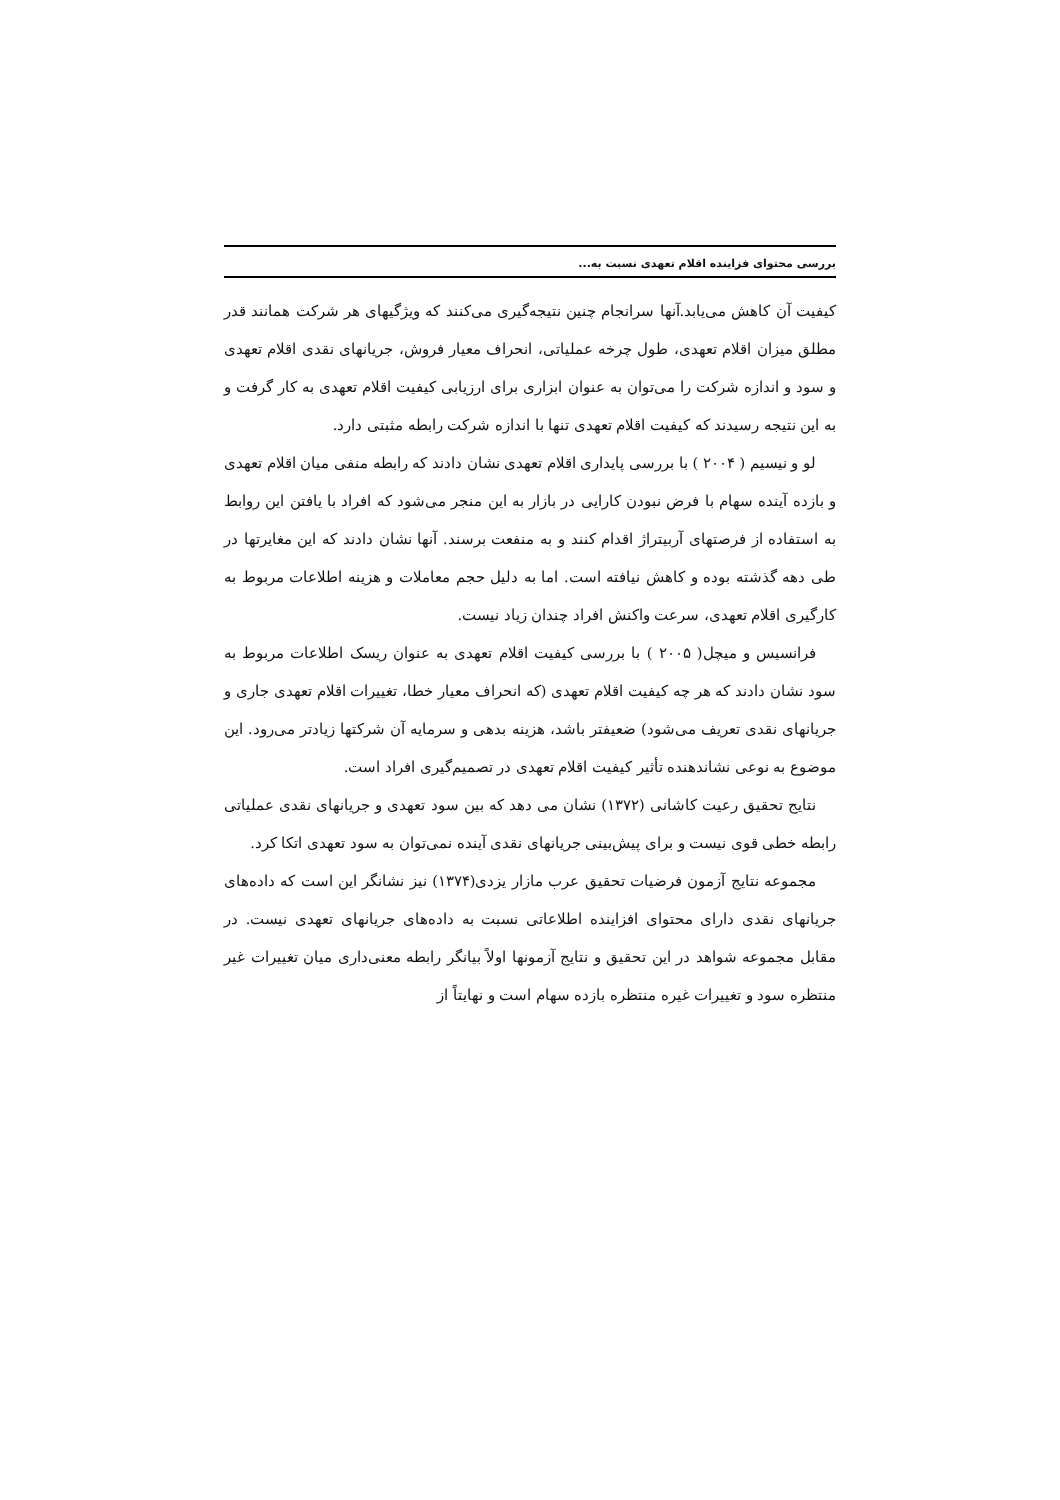بررسی محتوای فزاینده اقلام تعهدی نسبت به...
کیفیت آن کاهش می‌یابد.آنها سرانجام چنین نتیجه‌گیری می‌کنند که ویژگیهای هر شرکت همانند قدر مطلق میزان اقلام تعهدی، طول چرخه عملیاتی، انحراف معیار فروش، جریانهای نقدی اقلام تعهدی و سود و اندازه شرکت را می‌توان به عنوان ابزاری برای ارزیابی کیفیت اقلام تعهدی به کار گرفت و به این نتیجه رسیدند که کیفیت اقلام تعهدی تنها با اندازه شرکت رابطه مثبتی دارد.
لو و نیسیم ( ۲۰۰۴ ) با بررسی پایداری اقلام تعهدی نشان دادند که رابطه منفی میان اقلام تعهدی و بازده آینده سهام با فرض نبودن کارایی در بازار به این منجر می‌شود که افراد با یافتن این روابط به استفاده از فرصتهای آربیتراژ اقدام کنند و به منفعت برسند. آنها نشان دادند که این مغایرتها در طی دهه گذشته بوده و کاهش نیافته است. اما به دلیل حجم معاملات و هزینه اطلاعات مربوط به کارگیری اقلام تعهدی، سرعت واکنش افراد چندان زیاد نیست.
فرانسیس و میچل( ۲۰۰۵ ) با بررسی کیفیت اقلام تعهدی به عنوان ریسک اطلاعات مربوط به سود نشان دادند که هر چه کیفیت اقلام تعهدی (که انحراف معیار خطا، تغییرات اقلام تعهدی جاری و جریانهای نقدی تعریف می‌شود) ضعیفتر باشد، هزینه بدهی و سرمایه آن شرکتها زیادتر می‌رود. این موضوع به نوعی نشاندهنده تأثیر کیفیت اقلام تعهدی در تصمیم‌گیری افراد است.
نتایج تحقیق رعیت کاشانی (۱۳۷۲) نشان می دهد که بین سود تعهدی و جریانهای نقدی عملیاتی رابطه خطی قوی نیست و برای پیش‌بینی جریانهای نقدی آینده نمی‌توان به سود تعهدی اتکا کرد.
مجموعه نتایج آزمون فرضیات تحقیق عرب مازار یزدی(۱۳۷۴) نیز نشانگر این است که داده‌های جریانهای نقدی دارای محتوای افزاینده اطلاعاتی نسبت به داده‌های جریانهای تعهدی نیست. در مقابل مجموعه شواهد در این تحقیق و نتایج آزمونها اولاً بیانگر رابطه معنی‌داری میان تغییرات غیر منتظره سود و تغییرات غیره منتظره بازده سهام است و نهایتاً از